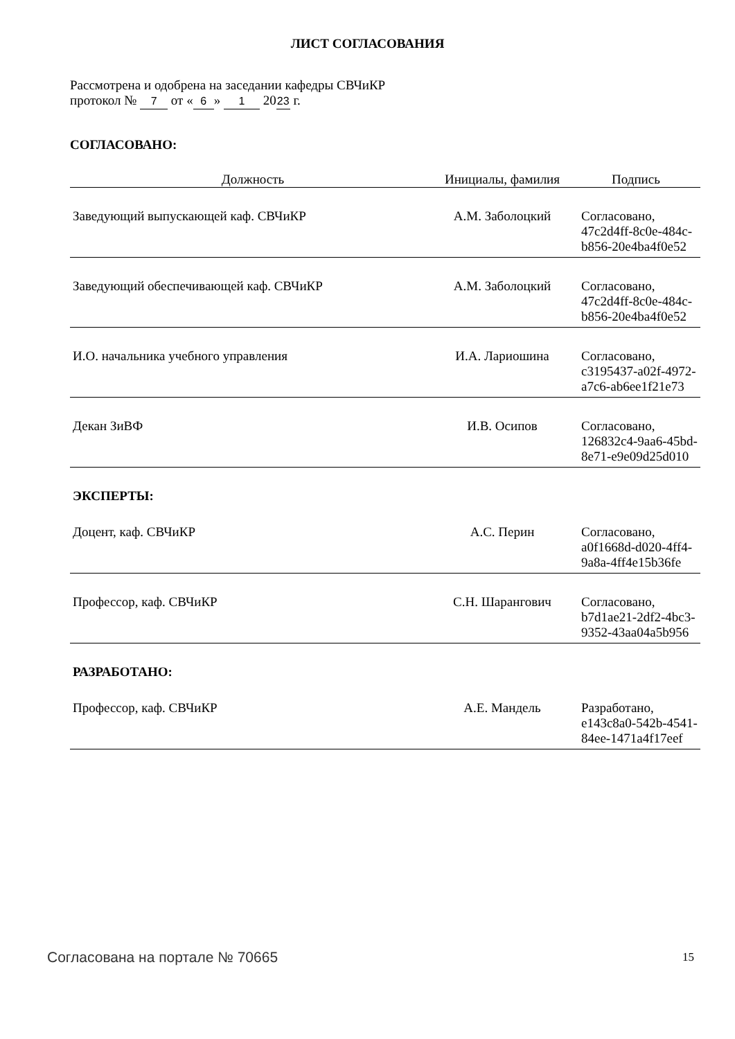ЛИСТ СОГЛАСОВАНИЯ
Рассмотрена и одобрена на заседании кафедры СВЧиКР
протокол № 7 от « 6 » 1 20 23 г.
СОГЛАСОВАНО:
| Должность | Инициалы, фамилия | Подпись |
| --- | --- | --- |
| Заведующий выпускающей каф. СВЧиКР | А.М. Заболоцкий | Согласовано, 47c2d4ff-8c0e-484c- b856-20e4ba4f0e52 |
| Заведующий обеспечивающей каф. СВЧиКР | А.М. Заболоцкий | Согласовано, 47c2d4ff-8c0e-484c- b856-20e4ba4f0e52 |
| И.О. начальника учебного управления | И.А. Лариошина | Согласовано, c3195437-a02f-4972- a7c6-ab6ee1f21e73 |
| Декан ЗиВФ | И.В. Осипов | Согласовано, 126832c4-9aa6-45bd- 8e71-e9e09d25d010 |
| ЭКСПЕРТЫ: | | |
| Доцент, каф. СВЧиКР | А.С. Перин | Согласовано, a0f1668d-d020-4ff4- 9a8a-4ff4e15b36fe |
| Профессор, каф. СВЧиКР | С.Н. Шарангович | Согласовано, b7d1ae21-2df2-4bc3- 9352-43aa04a5b956 |
| РАЗРАБОТАНО: | | |
| Профессор, каф. СВЧиКР | А.Е. Мандель | Разработано, e143c8a0-542b-4541- 84ee-1471a4f17eef |
Согласована на портале № 70665 15